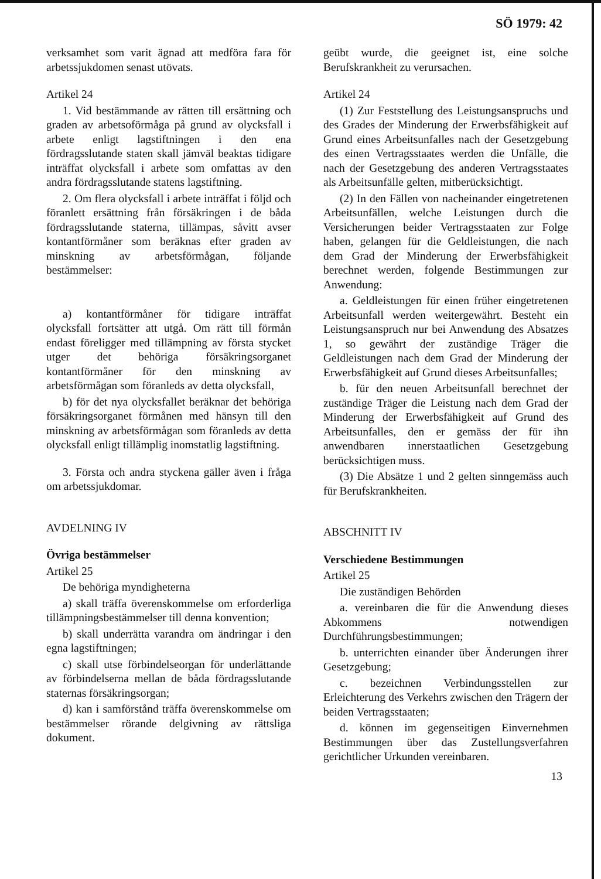SÖ 1979: 42
verksamhet som varit ägnad att medföra fara för arbetssjukdomen senast utövats.
Artikel 24
1. Vid bestämmande av rätten till ersättning och graden av arbetsoförmåga på grund av olycksfall i arbete enligt lagstiftningen i den ena fördragsslutande staten skall jämväl beaktas tidigare inträffat olycksfall i arbete som omfattas av den andra fördragsslutande statens lagstiftning.
2. Om flera olycksfall i arbete inträffat i följd och föranlett ersättning från försäkringen i de båda fördragsslutande staterna, tillämpas, såvitt avser kontantförmåner som beräknas efter graden av minskning av arbetsförmågan, följande bestämmelser:
a) kontantförmåner för tidigare inträffat olycksfall fortsätter att utgå. Om rätt till förmån endast föreligger med tillämpning av första stycket utger det behöriga försäkringsorganet kontantförmåner för den minskning av arbetsförmågan som föranleds av detta olycksfall,
b) för det nya olycksfallet beräknar det behöriga försäkringsorganet förmånen med hänsyn till den minskning av arbetsförmågan som föranleds av detta olycksfall enligt tillämplig inomstatlig lagstiftning.
3. Första och andra styckena gäller även i fråga om arbetssjukdomar.
AVDELNING IV
Övriga bestämmelser
Artikel 25
De behöriga myndigheterna
a) skall träffa överenskommelse om erforderliga tillämpningsbestämmelser till denna konvention;
b) skall underrätta varandra om ändringar i den egna lagstiftningen;
c) skall utse förbindelseorgan för underlättande av förbindelserna mellan de båda fördragsslutande staternas försäkringsorgan;
d) kan i samförstånd träffa överenskommelse om bestämmelser rörande delgivning av rättsliga dokument.
geübt wurde, die geeignet ist, eine solche Berufskrankheit zu verursachen.
Artikel 24
(1) Zur Feststellung des Leistungsanspruchs und des Grades der Minderung der Erwerbsfähigkeit auf Grund eines Arbeitsunfalles nach der Gesetzgebung des einen Vertragsstaates werden die Unfälle, die nach der Gesetzgebung des anderen Vertragsstaates als Arbeitsunfälle gelten, mitberücksichtigt.
(2) In den Fällen von nacheinander eingetretenen Arbeitsunfällen, welche Leistungen durch die Versicherungen beider Vertragsstaaten zur Folge haben, gelangen für die Geldleistungen, die nach dem Grad der Minderung der Erwerbsfähigkeit berechnet werden, folgende Bestimmungen zur Anwendung:
a. Geldleistungen für einen früher eingetretenen Arbeitsunfall werden weitergewährt. Besteht ein Leistungsanspruch nur bei Anwendung des Absatzes 1, so gewährt der zuständige Träger die Geldleistungen nach dem Grad der Minderung der Erwerbsfähigkeit auf Grund dieses Arbeitsunfalles;
b. für den neuen Arbeitsunfall berechnet der zuständige Träger die Leistung nach dem Grad der Minderung der Erwerbsfähigkeit auf Grund des Arbeitsunfalles, den er gemäss der für ihn anwendbaren innerstaatlichen Gesetzgebung berücksichtigen muss.
(3) Die Absätze 1 und 2 gelten sinngemäss auch für Berufskrankheiten.
ABSCHNITT IV
Verschiedene Bestimmungen
Artikel 25
Die zuständigen Behörden
a. vereinbaren die für die Anwendung dieses Abkommens notwendigen Durchführungsbestimmungen;
b. unterrichten einander über Änderungen ihrer Gesetzgebung;
c. bezeichnen Verbindungsstellen zur Erleichterung des Verkehrs zwischen den Trägern der beiden Vertragsstaaten;
d. können im gegenseitigen Einvernehmen Bestimmungen über das Zustellungsverfahren gerichtlicher Urkunden vereinbaren.
13